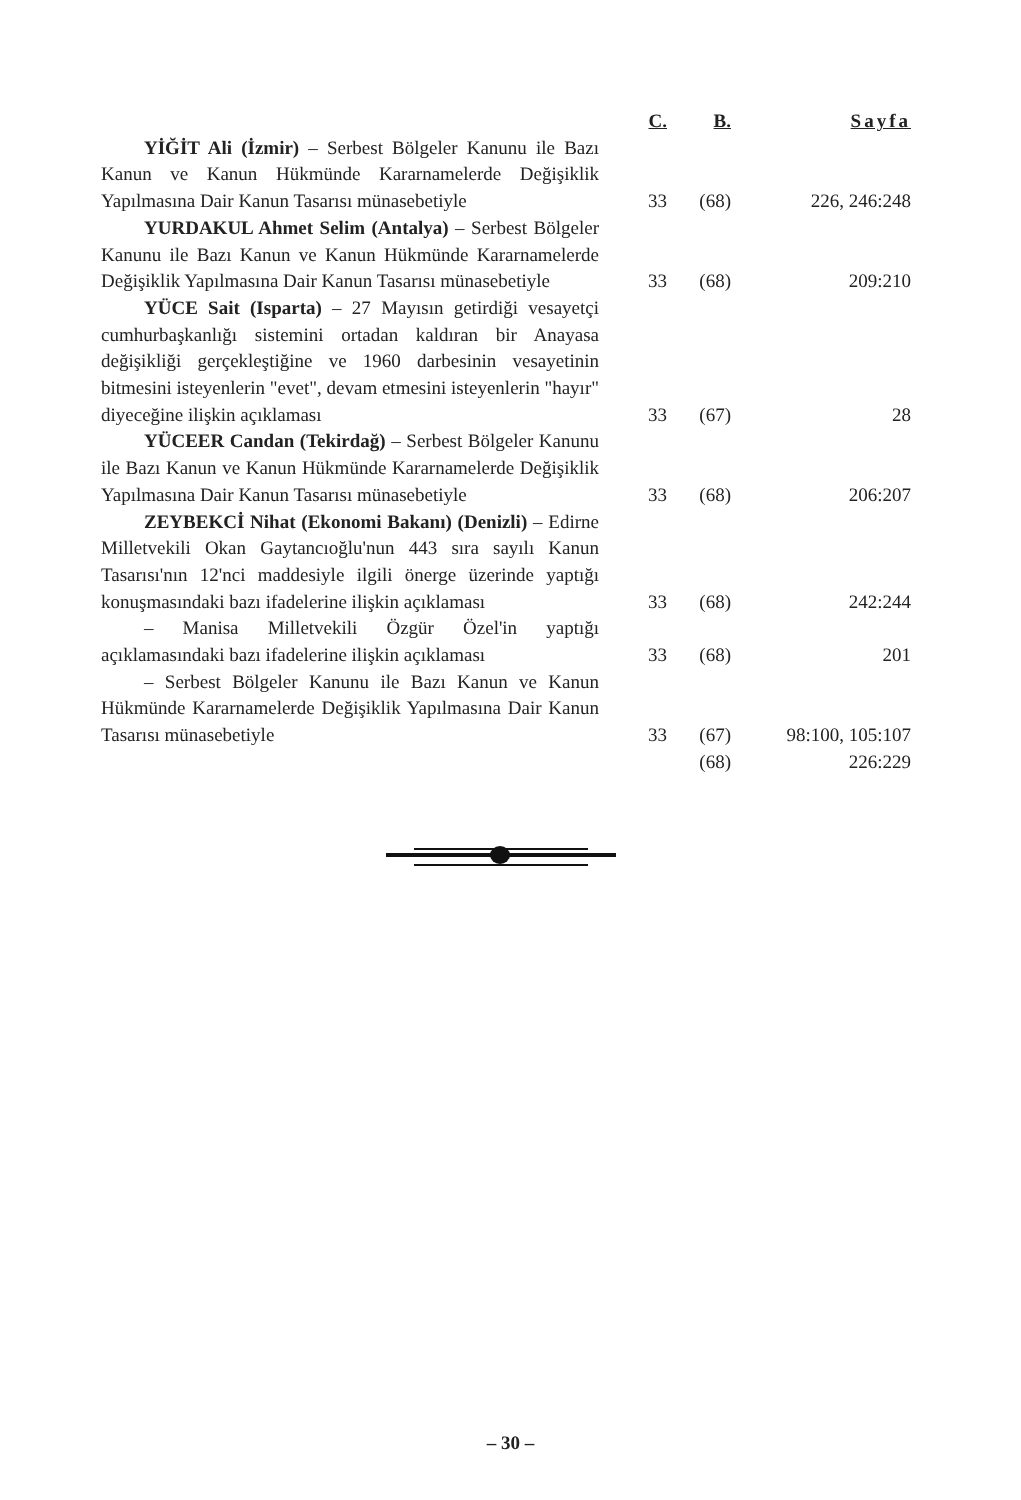| | C. | B. | Sayfa |
| --- | --- | --- | --- |
| YİĞİT Ali (İzmir) – Serbest Bölgeler Kanunu ile Bazı Kanun ve Kanun Hükmünde Kararnamelerde Değişiklik Yapılmasına Dair Kanun Tasarısı münasebetiyle | 33 | (68) | 226, 246:248 |
| YURDAKUL Ahmet Selim (Antalya) – Serbest Bölgeler Kanunu ile Bazı Kanun ve Kanun Hükmünde Kararnamelerde Değişiklik Yapılmasına Dair Kanun Tasarısı münasebetiyle | 33 | (68) | 209:210 |
| YÜCE Sait (Isparta) – 27 Mayısın getirdiği vesayetçi cumhurbaşkanlığı sistemini ortadan kaldıran bir Anayasa değişikliği gerçekleştiğine ve 1960 darbesinin vesayetinin bitmesini isteyenlerin "evet", devam etmesini isteyenlerin "hayır" diyeceğine ilişkin açıklaması | 33 | (67) | 28 |
| YÜCEER Candan (Tekirdağ) – Serbest Bölgeler Kanunu ile Bazı Kanun ve Kanun Hükmünde Kararnamelerde Değişiklik Yapılmasına Dair Kanun Tasarısı münasebetiyle | 33 | (68) | 206:207 |
| ZEYBEKCİ Nihat (Ekonomi Bakanı) (Denizli) – Edirne Milletvekili Okan Gaytancıoğlu'nun 443 sıra sayılı Kanun Tasarısı'nın 12'nci maddesiyle ilgili önerge üzerinde yaptığı konuşmasındaki bazı ifadelerine ilişkin açıklaması | 33 | (68) | 242:244 |
| – Manisa Milletvekili Özgür Özel'in yaptığı açıklamasındaki bazı ifadelerine ilişkin açıklaması | 33 | (68) | 201 |
| – Serbest Bölgeler Kanunu ile Bazı Kanun ve Kanun Hükmünde Kararnamelerde Değişiklik Yapılmasına Dair Kanun Tasarısı münasebetiyle | 33 | (67) | 98:100, 105:107 |
| | | (68) | 226:229 |
– 30 –